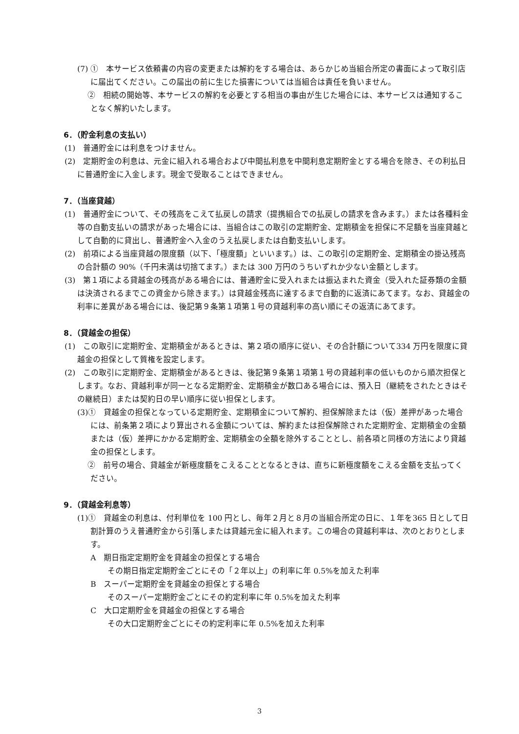(7) ①　本サービス依頼書の内容の変更または解約をする場合は、あらかじめ当組合所定の書面によって取引店に届出てください。この届出の前に生じた損害については当組合は責任を負いません。
　 ②　相続の開始等、本サービスの解約を必要とする相当の事由が生じた場合には、本サービスは通知することなく解約いたします。
6．（貯金利息の支払い）
(1)　普通貯金には利息をつけません。
(2)　定期貯金の利息は、元金に組入れる場合および中間払利息を中間利息定期貯金とする場合を除き、その利払日に普通貯金に入金します。現金で受取ることはできません。
7．（当座貸越）
(1)　普通貯金について、その残高をこえて払戻しの請求（提携組合での払戻しの請求を含みます。）または各種料金等の自動支払いの請求があった場合には、当組合はこの取引の定期貯金、定期積金を担保に不足額を当座貸越として自動的に貸出し、普通貯金へ入金のうえ払戻しまたは自動支払いします。
(2)　前項による当座貸越の限度額（以下、「極度額」といいます。）は、この取引の定期貯金、定期積金の掛込残高の合計額の 90%（千円未満は切捨てます。）または 300 万円のうちいずれか少ない金額とします。
(3)　第１項による貸越金の残高がある場合には、普通貯金に受入れまたは振込まれた資金（受入れた証券類の金額は決済されるまでこの資金から除きます。）は貸越金残高に達するまで自動的に返済にあてます。なお、貸越金の利率に差異がある場合には、後記第９条第１項第１号の貸越利率の高い順にその返済にあてます。
8．（貸越金の担保）
(1)　この取引に定期貯金、定期積金があるときは、第２項の順序に従い、その合計額について334 万円を限度に貸越金の担保として質権を設定します。
(2)　この取引に定期貯金、定期積金があるときは、後記第９条第１項第１号の貸越利率の低いものから順次担保とします。なお、貸越利率が同一となる定期貯金、定期積金が数口ある場合には、預入日（継続をされたときはその継続日）または契約日の早い順序に従い担保とします。
(3)①　貸越金の担保となっている定期貯金、定期積金について解約、担保解除または（仮）差押があった場合には、前条第２項により算出される金額については、解約または担保解除された定期貯金、定期積金の金額または（仮）差押にかかる定期貯金、定期積金の全額を除外することとし、前各項と同様の方法により貸越金の担保とします。
　 ②　前号の場合、貸越金が新極度額をこえることとなるときは、直ちに新極度額をこえる金額を支払ってください。
9．（貸越金利息等）
(1)①　貸越金の利息は、付利単位を 100 円とし、毎年２月と８月の当組合所定の日に、１年を365 日として日割計算のうえ普通貯金から引落しまたは貸越元金に組入れます。この場合の貸越利率は、次のとおりとします。
A　期日指定定期貯金を貸越金の担保とする場合
その期日指定定期貯金ごとにその「２年以上」の利率に年 0.5%を加えた利率
B　スーパー定期貯金を貸越金の担保とする場合
そのスーパー定期貯金ごとにその約定利率に年 0.5%を加えた利率
C　大口定期貯金を貸越金の担保とする場合
その大口定期貯金ごとにその約定利率に年 0.5%を加えた利率
3